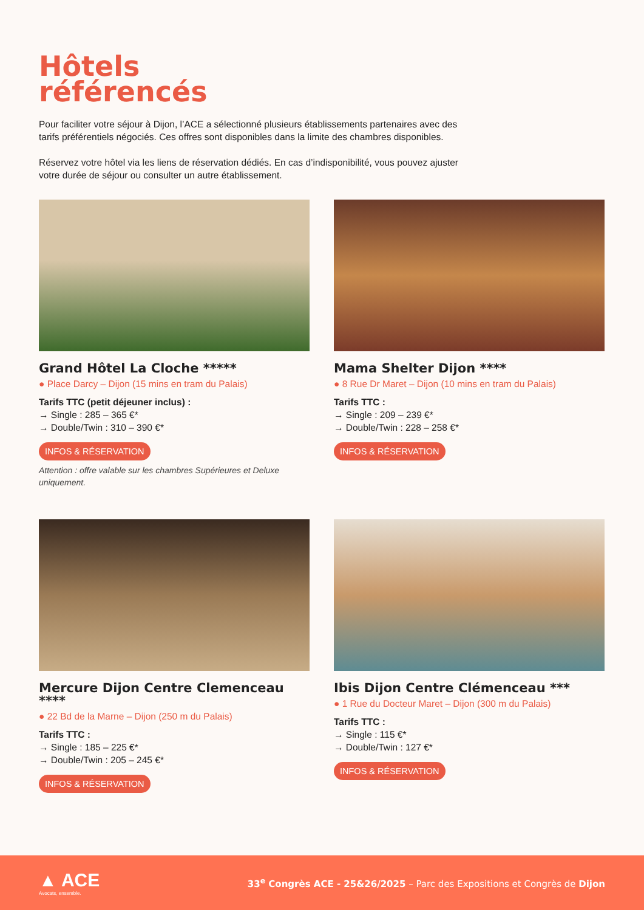Hôtels
référencés
Pour faciliter votre séjour à Dijon, l’ACE a sélectionné plusieurs établissements partenaires avec des tarifs préférentiels négociés. Ces offres sont disponibles dans la limite des chambres disponibles.
Réservez votre hôtel via les liens de réservation dédiés. En cas d’indisponibilité, vous pouvez ajuster votre durée de séjour ou consulter un autre établissement.
Grand Hôtel La Cloche *****
● Place Darcy – Dijon (15 mins en tram du Palais)
Tarifs TTC (petit déjeuner inclus) :
→ Single : 285 – 365 €*
→ Double/Twin : 310 – 390 €*
INFOS & RÉSERVATION
Attention : offre valable sur les chambres Supérieures et Deluxe uniquement.
Mama Shelter Dijon ****
● 8 Rue Dr Maret – Dijon (10 mins en tram du Palais)
Tarifs TTC :
→ Single : 209 – 239 €*
→ Double/Twin : 228 – 258 €*
INFOS & RÉSERVATION
Mercure Dijon Centre Clemenceau ****
● 22 Bd de la Marne – Dijon (250 m du Palais)
Tarifs TTC :
→ Single : 185 – 225 €*
→ Double/Twin : 205 – 245 €*
INFOS & RÉSERVATION
Ibis Dijon Centre Clémenceau ***
● 1 Rue du Docteur Maret – Dijon (300 m du Palais)
Tarifs TTC :
→ Single : 115 €*
→ Double/Twin : 127 €*
INFOS & RÉSERVATION
▲ ACE
Avocats, ensemble.
33<sup>e</sup> Congrès ACE - 25&26/2025 – Parc des Expositions et Congrès de Dijon